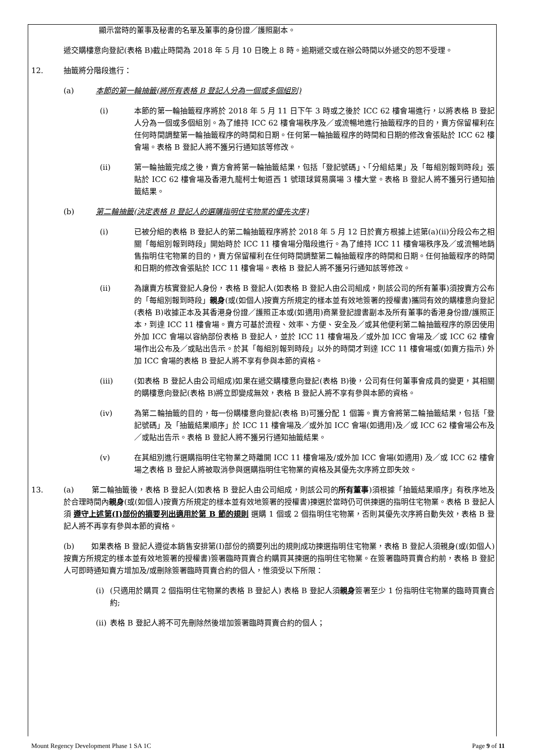顯示當時的董事及秘書的名單及董事的身份證／護照副本。
遞交購樓意向登記(表格 B)截止時間為 2018 年 5 月 10 日晚上 8 時。逾期遞交或在辦公時間以外遞交的恕不受理。
12. 抽籤將分階段進行：
(a) 本節的第一輪抽籤(將所有表格 B 登記人分為一個或多個組別)
(i) 本節的第一輪抽籤程序將於 2018 年 5 月 11 日下午 3 時或之後於 ICC 62 樓會場進行，以將表格 B 登記人分為一個或多個組別。為了維持 ICC 62 樓會場秩序及／或流暢地進行抽籤程序的目的，賣方保留權利在任何時間調整第一輪抽籤程序的時間和日期。任何第一輪抽籤程序的時間和日期的修改會張貼於 ICC 62 樓會場。表格 B 登記人將不獲另行通知該等修改。
(ii) 第一輪抽籤完成之後，賣方會將第一輪抽籤結果，包括「登記號碼」、「分組結果」及「每組別報到時段」張貼於 ICC 62 樓會場及香港九龍柯士甸道西 1 號環球貿易廣場 3 樓大堂。表格 B 登記人將不獲另行通知抽籤結果。
(b) 第二輪抽籤(決定表格 B 登記人的選購指明住宅物業的優先次序)
(i) 已被分組的表格 B 登記人的第二輪抽籤程序將於 2018 年 5 月 12 日於賣方根據上述第(a)(ii)分段公布之相關「每組別報到時段」開始時於 ICC 11 樓會場分階段進行。為了維持 ICC 11 樓會場秩序及／或流暢地銷售指明住宅物業的目的，賣方保留權利在任何時間調整第二輪抽籤程序的時間和日期。任何抽籤程序的時間和日期的修改會張貼於 ICC 11 樓會場。表格 B 登記人將不獲另行通知該等修改。
(ii) 為讓賣方核實登記人身份，表格 B 登記人(如表格 B 登記人由公司組成，則該公司的所有董事)須按賣方公布的「每組別報到時段」親身(或(如個人)按賣方所規定的樣本並有效地簽署的授權書)攜同有效的購樓意向登記(表格 B)收據正本及其香港身份證／護照正本或(如適用)商業登記證書副本及所有董事的香港身份證/護照正本，到達 ICC 11 樓會場。賣方可基於流程、效率、方便、安全及／或其他便利第二輪抽籤程序的原因使用外加 ICC 會場以容納部份表格 B 登記人，並於 ICC 11 樓會場及／或外加 ICC 會場及／或 ICC 62 樓會場作出公布及／或貼出告示。於其「每組別報到時段」以外的時間才到達 ICC 11 樓會場或(如賣方指示) 外加 ICC 會場的表格 B 登記人將不享有參與本節的資格。
(iii) (如表格 B 登記人由公司組成)如果在遞交購樓意向登記(表格 B)後，公司有任何董事會成員的變更，其相關的購樓意向登記(表格 B)將立即變成無效，表格 B 登記人將不享有參與本節的資格。
(iv) 為第二輪抽籤的目的，每一份購樓意向登記(表格 B)可獲分配 1 個籌。賣方會將第二輪抽籤結果，包括「登記號碼」及「抽籤結果順序」於 ICC 11 樓會場及／或外加 ICC 會場(如適用)及／或 ICC 62 樓會場公布及／或貼出告示。表格 B 登記人將不獲另行通知抽籤結果。
(v) 在其組別進行選購指明住宅物業之時離開 ICC 11 樓會場及/或外加 ICC 會場(如適用) 及／或 ICC 62 樓會場之表格 B 登記人將被取消參與選購指明住宅物業的資格及其優先次序將立即失效。
13. (a) 第二輪抽籤後，表格 B 登記人(如表格 B 登記人由公司組成，則該公司的所有董事)須根據「抽籤結果順序」有秩序地及於合理時間內親身(或(如個人)按賣方所規定的樣本並有效地簽署的授權書)揀選於當時仍可供揀選的指明住宅物業。表格 B 登記人須 遵守上述第(I)部份的摘要列出適用於第 B 節的規則 選購 1 個或 2 個指明住宅物業，否則其優先次序將自動失效，表格 B 登記人將不再享有參與本節的資格。
(b) 如果表格 B 登記人遵從本銷售安排第(I)部份的摘要列出的規則成功揀選指明住宅物業，表格 B 登記人須親身(或(如個人)按賣方所規定的樣本並有效地簽署的授權書)簽署臨時買賣合約購買其揀選的指明住宅物業。在簽署臨時買賣合約前，表格 B 登記人可即時通知賣方增加及/或刪除簽署臨時買賣合約的個人，惟須受以下所限：
(i) (只適用於購買 2 個指明住宅物業的表格 B 登記人) 表格 B 登記人須親身簽署至少 1 份指明住宅物業的臨時買賣合約;
(ii) 表格 B 登記人將不可先刪除然後增加簽署臨時買賣合約的個人；
Mount Regency Development Phase 1 SA 1C Page 9 of 11